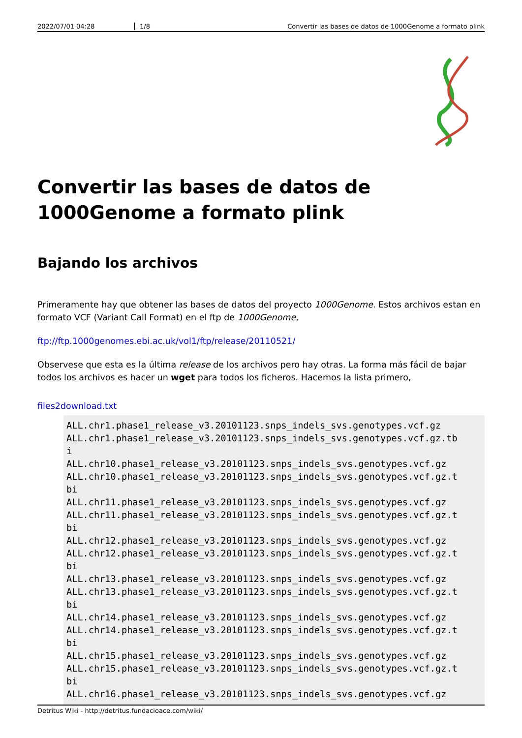2022/07/01 04:28 1/8 Convertir las bases de datos de 1000Genome a formato plink
Convertir las bases de datos de 1000Genome a formato plink
Bajando los archivos
Primeramente hay que obtener las bases de datos del proyecto 1000Genome. Estos archivos estan en formato VCF (Variant Call Format) en el ftp de 1000Genome,
ftp://ftp.1000genomes.ebi.ac.uk/vol1/ftp/release/20110521/
Observese que esta es la última release de los archivos pero hay otras. La forma más fácil de bajar todos los archivos es hacer un wget para todos los ficheros. Hacemos la lista primero,
files2download.txt
ALL.chr1.phase1_release_v3.20101123.snps_indels_svs.genotypes.vcf.gz
ALL.chr1.phase1_release_v3.20101123.snps_indels_svs.genotypes.vcf.gz.tb
i
ALL.chr10.phase1_release_v3.20101123.snps_indels_svs.genotypes.vcf.gz
ALL.chr10.phase1_release_v3.20101123.snps_indels_svs.genotypes.vcf.gz.t
bi
ALL.chr11.phase1_release_v3.20101123.snps_indels_svs.genotypes.vcf.gz
ALL.chr11.phase1_release_v3.20101123.snps_indels_svs.genotypes.vcf.gz.t
bi
ALL.chr12.phase1_release_v3.20101123.snps_indels_svs.genotypes.vcf.gz
ALL.chr12.phase1_release_v3.20101123.snps_indels_svs.genotypes.vcf.gz.t
bi
ALL.chr13.phase1_release_v3.20101123.snps_indels_svs.genotypes.vcf.gz
ALL.chr13.phase1_release_v3.20101123.snps_indels_svs.genotypes.vcf.gz.t
bi
ALL.chr14.phase1_release_v3.20101123.snps_indels_svs.genotypes.vcf.gz
ALL.chr14.phase1_release_v3.20101123.snps_indels_svs.genotypes.vcf.gz.t
bi
ALL.chr15.phase1_release_v3.20101123.snps_indels_svs.genotypes.vcf.gz
ALL.chr15.phase1_release_v3.20101123.snps_indels_svs.genotypes.vcf.gz.t
bi
ALL.chr16.phase1_release_v3.20101123.snps_indels_svs.genotypes.vcf.gz
Detritus Wiki - http://detritus.fundacioace.com/wiki/